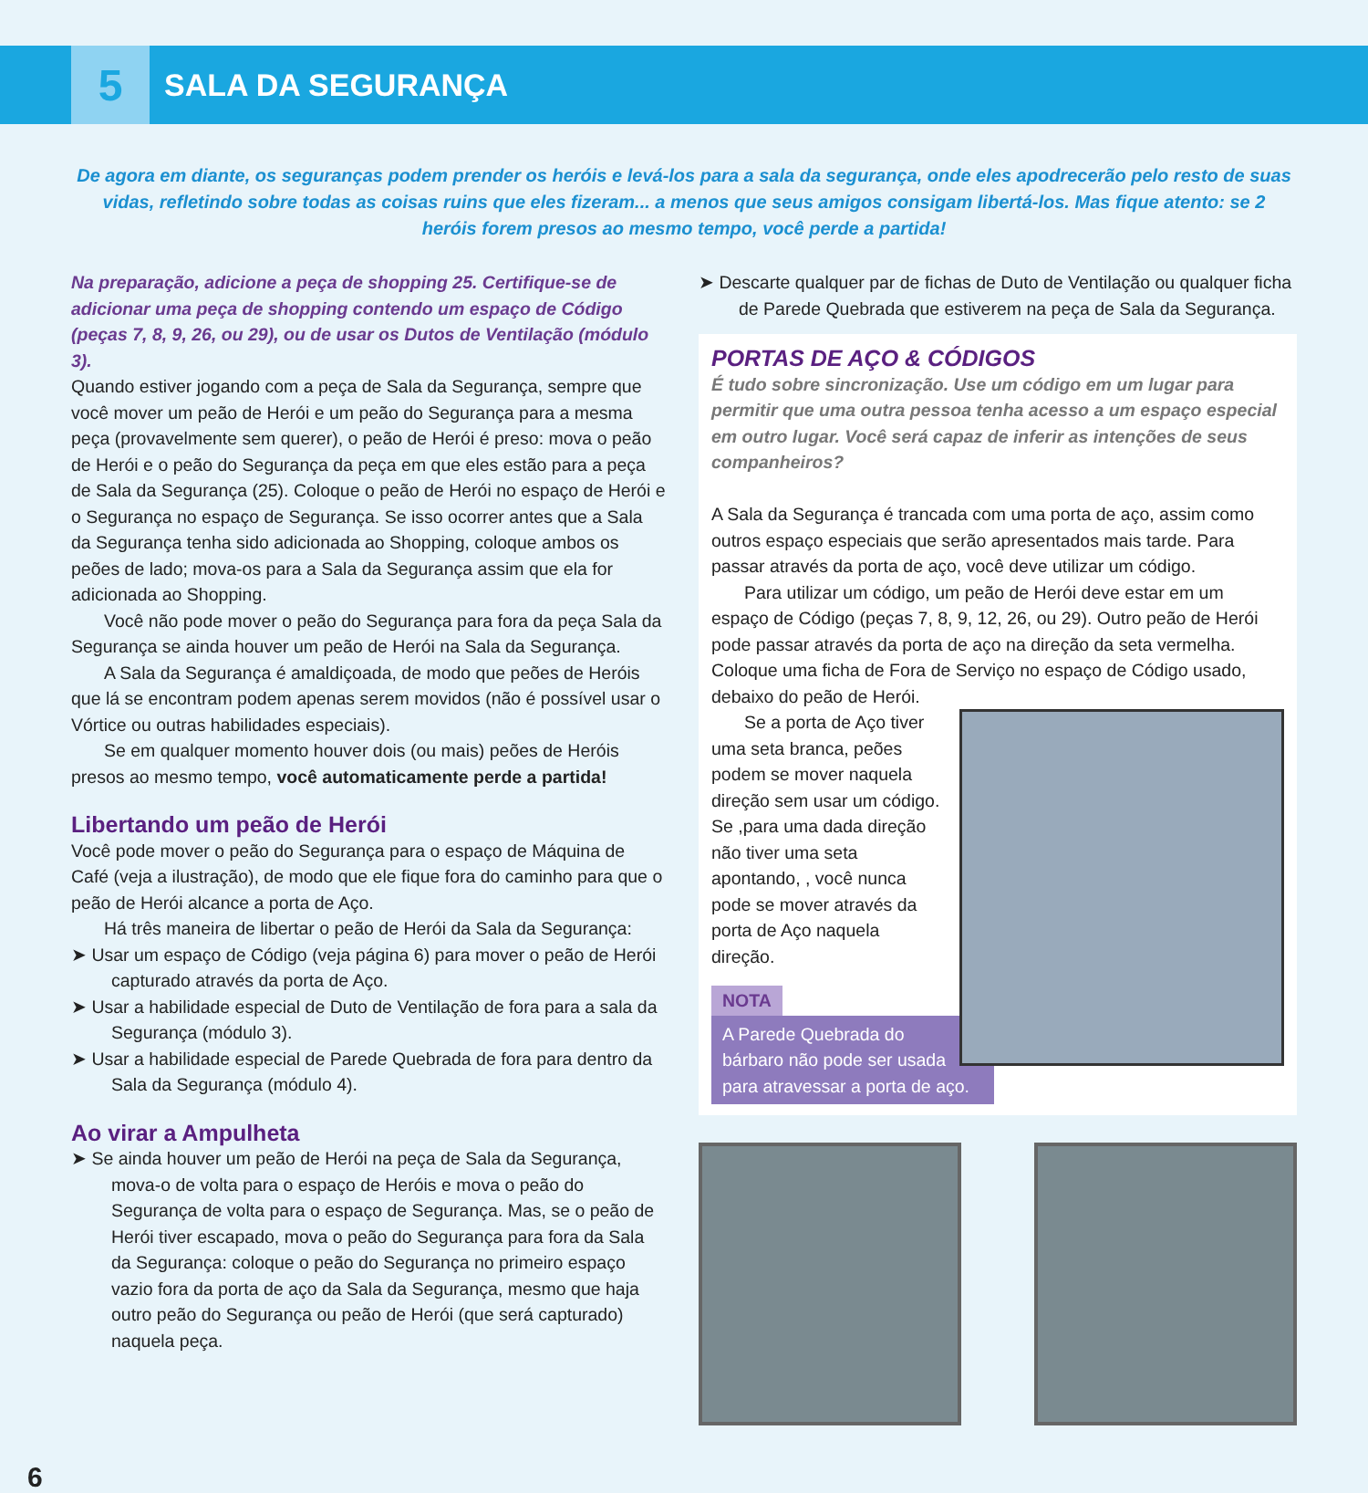5
SALA DA SEGURANÇA
De agora em diante, os seguranças podem prender os heróis e levá-los para a sala da segurança, onde eles apodrecerão pelo resto de suas vidas, refletindo sobre todas as coisas ruins que eles fizeram... a menos que seus amigos consigam libertá-los. Mas fique atento: se 2 heróis forem presos ao mesmo tempo, você perde a partida!
Na preparação, adicione a peça de shopping 25. Certifique-se de adicionar uma peça de shopping contendo um espaço de Código (peças 7, 8, 9, 26, ou 29), ou de usar os Dutos de Ventilação (módulo 3).
Quando estiver jogando com a peça de Sala da Segurança, sempre que você mover um peão de Herói e um peão do Segurança para a mesma peça (provavelmente sem querer), o peão de Herói é preso: mova o peão de Herói e o peão do Segurança da peça em que eles estão para a peça de Sala da Segurança (25). Coloque o peão de Herói no espaço de Herói e o Segurança no espaço de Segurança. Se isso ocorrer antes que a Sala da Segurança tenha sido adicionada ao Shopping, coloque ambos os peões de lado; mova-os para a Sala da Segurança assim que ela for adicionada ao Shopping.
Você não pode mover o peão do Segurança para fora da peça Sala da Segurança se ainda houver um peão de Herói na Sala da Segurança.
A Sala da Segurança é amaldiçoada, de modo que peões de Heróis que lá se encontram podem apenas serem movidos (não é possível usar o Vórtice ou outras habilidades especiais).
Se em qualquer momento houver dois (ou mais) peões de Heróis presos ao mesmo tempo, você automaticamente perde a partida!
Libertando um peão de Herói
Você pode mover o peão do Segurança para o espaço de Máquina de Café (veja a ilustração), de modo que ele fique fora do caminho para que o peão de Herói alcance a porta de Aço.
Há três maneira de libertar o peão de Herói da Sala da Segurança:
➤ Usar um espaço de Código (veja página 6) para mover o peão de Herói capturado através da porta de Aço.
➤ Usar a habilidade especial de Duto de Ventilação de fora para a sala da Segurança (módulo 3).
➤ Usar a habilidade especial de Parede Quebrada de fora para dentro da Sala da Segurança (módulo 4).
Ao virar a Ampulheta
➤ Se ainda houver um peão de Herói na peça de Sala da Segurança, mova-o de volta para o espaço de Heróis e mova o peão do Segurança de volta para o espaço de Segurança. Mas, se o peão de Herói tiver escapado, mova o peão do Segurança para fora da Sala da Segurança: coloque o peão do Segurança no primeiro espaço vazio fora da porta de aço da Sala da Segurança, mesmo que haja outro peão do Segurança ou peão de Herói (que será capturado) naquela peça.
➤ Descarte qualquer par de fichas de Duto de Ventilação ou qualquer ficha de Parede Quebrada que estiverem na peça de Sala da Segurança.
PORTAS DE AÇO & CÓDIGOS
É tudo sobre sincronização. Use um código em um lugar para permitir que uma outra pessoa tenha acesso a um espaço especial em outro lugar. Você será capaz de inferir as intenções de seus companheiros?
A Sala da Segurança é trancada com uma porta de aço, assim como outros espaço especiais que serão apresentados mais tarde. Para passar através da porta de aço, você deve utilizar um código.
Para utilizar um código, um peão de Herói deve estar em um espaço de Código (peças 7, 8, 9, 12, 26, ou 29). Outro peão de Herói pode passar através da porta de aço na direção da seta vermelha. Coloque uma ficha de Fora de Serviço no espaço de Código usado, debaixo do peão de Herói.
Se a porta de Aço tiver uma seta branca, peões podem se mover naquela direção sem usar um código. Se ,para uma dada direção não tiver uma seta apontando, , você nunca pode se mover através da porta de Aço naquela direção.
NOTA
A Parede Quebrada do bárbaro não pode ser usada para atravessar a porta de aço.
6